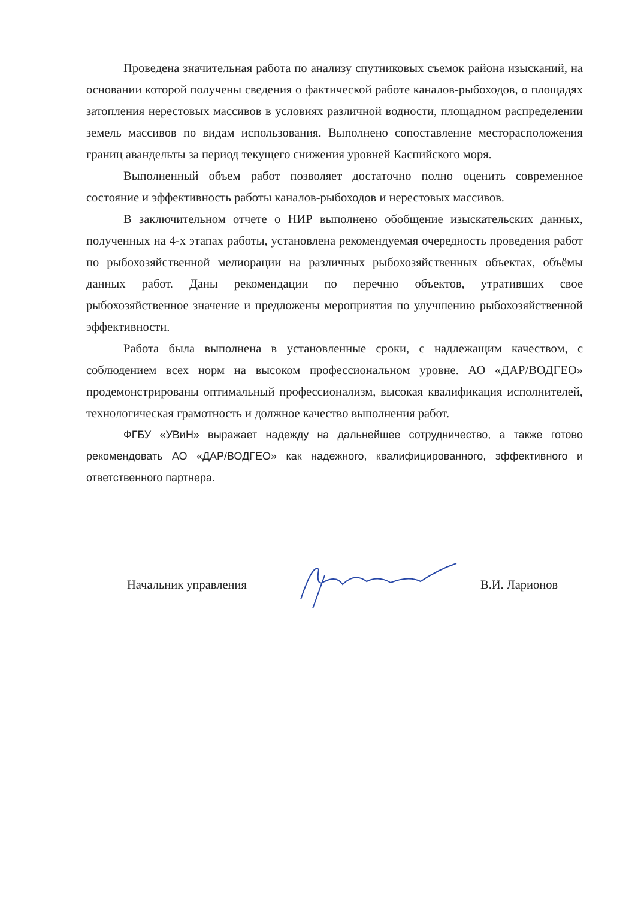Проведена значительная работа по анализу спутниковых съемок района изысканий, на основании которой получены сведения о фактической работе каналов-рыбоходов, о площадях затопления нерестовых массивов в условиях различной водности, площадном распределении земель массивов по видам использования. Выполнено сопоставление месторасположения границ авандельты за период текущего снижения уровней Каспийского моря.
Выполненный объем работ позволяет достаточно полно оценить современное состояние и эффективность работы каналов-рыбоходов и нерестовых массивов.
В заключительном отчете о НИР выполнено обобщение изыскательских данных, полученных на 4-х этапах работы, установлена рекомендуемая очередность проведения работ по рыбохозяйственной мелиорации на различных рыбохозяйственных объектах, объёмы данных работ. Даны рекомендации по перечню объектов, утративших свое рыбохозяйственное значение и предложены мероприятия по улучшению рыбохозяйственной эффективности.
Работа была выполнена в установленные сроки, с надлежащим качеством, с соблюдением всех норм на высоком профессиональном уровне. АО «ДАР/ВОДГЕО» продемонстрированы оптимальный профессионализм, высокая квалификация исполнителей, технологическая грамотность и должное качество выполнения работ.
ФГБУ «УВиН» выражает надежду на дальнейшее сотрудничество, а также готово рекомендовать АО «ДАР/ВОДГЕО» как надежного, квалифицированного, эффективного и ответственного партнера.
Начальник управления В.И. Ларионов